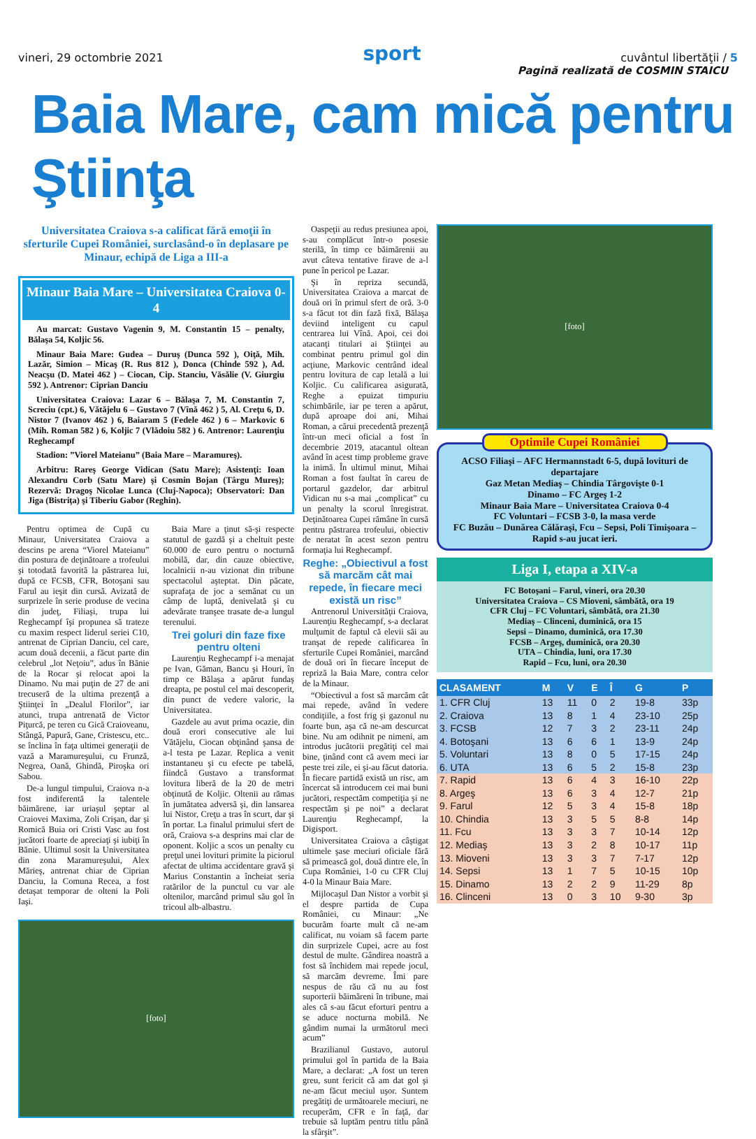vineri, 29 octombrie 2021 sport cuvântul libertăţii / 5
Pagină realizată de COSMIN STAICU
Baia Mare, cam mică pentru Ştiinţa
Universitatea Craiova s-a calificat fără emoţii în sferturile Cupei României, surclasând-o în deplasare pe Minaur, echipă de Liga a III-a
Minaur Baia Mare – Universitatea Craiova 0-4
Au marcat: Gustavo Vagenin 9, M. Constantin 15 – penalty, Bălaşa 54, Koljic 56.
Minaur Baia Mare: Gudea – Duruş (Dunca 592 ), Oiţă, Mih. Lazăr, Simion – Micaş (R. Rus 812 ), Donca (Chinde 592 ), Ad. Neacşu (D. Matei 462 ) – Ciocan, Cip. Stanciu, Văsălie (V. Giurgiu 592 ). Antrenor: Ciprian Danciu
Universitatea Craiova: Lazar 6 – Bălaşa 7, M. Constantin 7, Screciu (cpt.) 6, Vătăjelu 6 – Gustavo 7 (Vînă 462 ) 5, Al. Creţu 6, D. Nistor 7 (Ivanov 462 ) 6, Baiaram 5 (Fedele 462 ) 6 – Markovic 6 (Mih. Roman 582 ) 6, Koljic 7 (Vlădoiu 582 ) 6. Antrenor: Laurenţiu Reghecampf
Stadion: ”Viorel Mateianu” (Baia Mare – Maramureş).
Arbitru: Rareş George Vidican (Satu Mare); Asistenţi: Ioan Alexandru Corb (Satu Mare) şi Cosmin Bojan (Târgu Mureş); Rezervă: Dragoş Nicolae Lunca (Cluj-Napoca); Observatori: Dan Jiga (Bistriţa) şi Tiberiu Gabor (Reghin).
Pentru optimea de Cupă cu Minaur, Universitatea Craiova a descins pe arena “Viorel Mateianu” din postura de deţinătoare a trofeului şi totodată favorită la păstrarea lui, după ce FCSB, CFR, Botoşani sau Farul au ieşit din cursă. Avizată de surprizele în serie produse de vecina din judeţ, Filiaşi, trupa lui Reghecampf îşi propunea să trateze cu maxim respect liderul seriei C10, antrenat de Ciprian Danciu, cel care, acum două decenii, a făcut parte din celebrul „lot Neţoiu”, adus în Bănie de la Rocar şi relocat apoi la Dinamo. Nu mai puţin de 27 de ani trecuseră de la ultima prezenţă a Ştiinţei în „Dealul Florilor”, iar atunci, trupa antrenată de Victor Piţurcă, pe teren cu Gică Craioveanu, Stângă, Papură, Gane, Cristescu, etc.. se înclina în faţa ultimei generaţii de vază a Maramureşului, cu Frunză, Negrea, Oană, Ghindă, Piroşka ori Sabou.
De-a lungul timpului, Craiova n-a fost indiferentă la talentele băimărene, iar uriaşul şeptar al Craiovei Maxima, Zoli Crişan, dar şi Romică Buia ori Cristi Vasc au fost jucători foarte de apreciaţi şi iubiţi în Bănie. Ultimul sosit la Universitatea din zona Maramureşului, Alex Mărieş, antrenat chiar de Ciprian Danciu, la Comuna Recea, a fost detaşat temporar de olteni la Poli Iaşi.
Baia Mare a ţinut să-şi respecte statutul de gazdă şi a cheltuit peste 60.000 de euro pentru o nocturnă mobilă, dar, din cauze obiective, localnicii n-au vizionat din tribune spectacolul aşteptat. Din păcate, suprafaţa de joc a semănat cu un câmp de luptă, denivelată şi cu adevărate tranşee trasate de-a lungul terenului.
Trei goluri din faze fixe pentru olteni
Laurenţiu Reghecampf i-a menajat pe Ivan, Găman, Bancu şi Houri, în timp ce Bălaşa a apărut fundaş dreapta, pe postul cel mai descoperit, din punct de vedere valoric, la Universitatea.
Gazdele au avut prima ocazie, din două erori consecutive ale lui Vătăjelu, Ciocan obţinând şansa de a-l testa pe Lazar. Replica a venit instantaneu şi cu efecte pe tabelă, fiindcă Gustavo a transformat lovitura liberă de la 20 de metri obţinută de Koljic. Oltenii au rămas în jumătatea adversă şi, din lansarea lui Nistor, Creţu a tras în scurt, dar şi în portar. La finalul primului sfert de oră, Craiova s-a desprins mai clar de oponent. Koljic a scos un penalty cu preţul unei lovituri primite la piciorul afectat de ultima accidentare gravă şi Marius Constantin a încheiat seria ratărilor de la punctul cu var ale oltenilor, marcând primul său gol în tricoul alb-albastru.
[foto]
Oaspeţii au redus presiunea apoi, s-au complăcut într-o posesie sterilă, în timp ce băimărenii au avut câteva tentative firave de a-l pune în pericol pe Lazar.
Şi în repriza secundă, Universitatea Craiova a marcat de două ori în primul sfert de oră. 3-0 s-a făcut tot din fază fixă, Bălaşa deviind inteligent cu capul centrarea lui Vînă. Apoi, cei doi atacanţi titulari ai Ştiinţei au combinat pentru primul gol din acţiune, Markovic centrând ideal pentru lovitura de cap letală a lui Koljic. Cu calificarea asigurată, Reghe a epuizat timpuriu schimbările, iar pe teren a apărut, după aproape doi ani, Mihai Roman, a cărui precedentă prezenţă într-un meci oficial a fost în decembrie 2019, atacantul oltean având în acest timp probleme grave la inimă. În ultimul minut, Mihai Roman a fost faultat în careu de portarul gazdelor, dar arbitrul Vidican nu s-a mai „complicat” cu un penalty la scorul înregistrat. Deţinătoarea Cupei rămâne în cursă pentru păstrarea trofeului, obiectiv de neratat în acest sezon pentru formaţia lui Reghecampf.
Reghe: „Obiectivul a fost să marcăm cât mai repede, în fiecare meci există un risc”
Antrenorul Universităţii Craiova, Laurenţiu Reghecampf, s-a declarat mulţumit de faptul că elevii săi au tranşat de repede calificarea în sferturile Cupei României, marcând de două ori în fiecare început de repriză la Baia Mare, contra celor de la Minaur.
“Obiectivul a fost să marcăm cât mai repede, având în vedere condiţiile, a fost frig şi gazonul nu foarte bun, aşa că ne-am descurcat bine. Nu am odihnit pe nimeni, am introdus jucătorii pregătiţi cel mai bine, ţinând cont că avem meci iar peste trei zile, ei şi-au făcut datoria. În fiecare partidă există un risc, am încercat să introducem cei mai buni jucători, respectăm competiţia şi ne respectăm şi pe noi” a declarat Laurenţiu Reghecampf, la Digisport.
Universitatea Craiova a câştigat ultimele şase meciuri oficiale fără să primească gol, două dintre ele, în Cupa României, 1-0 cu CFR Cluj 4-0 la Minaur Baia Mare.
Mijlocaşul Dan Nistor a vorbit şi el despre partida de Cupa României, cu Minaur: „Ne bucurăm foarte mult că ne-am calificat, nu voiam să facem parte din surprizele Cupei, acre au fost destul de multe. Gândirea noastră a fost să închidem mai repede jocul, să marcăm devreme. Îmi pare nespus de rău că nu au fost suporterii băimăreni în tribune, mai ales că s-au făcut eforturi pentru a se aduce nocturna mobilă. Ne gândim numai la următorul meci acum”
Brazilianul Gustavo, autorul primului gol în partida de la Baia Mare, a declarat: „A fost un teren greu, sunt fericit că am dat gol şi ne-am făcut meciul uşor. Suntem pregătiţi de următoarele meciuri, ne recuperăm, CFR e în faţă, dar trebuie să luptăm pentru titlu până la sfârşit”.
[foto]
Optimile Cupei României
ACSO Filiaşi – AFC Hermannstadt 6-5, după lovituri de departajare
Gaz Metan Mediaş – Chindia Târgovişte 0-1
Dinamo – FC Argeş 1-2
Minaur Baia Mare – Universitatea Craiova 0-4
FC Voluntari – FCSB 3-0, la masa verde
FC Buzău – Dunărea Călăraşi, Fcu – Sepsi, Poli Timişoara – Rapid s-au jucat ieri.
Liga I, etapa a XIV-a
FC Botoşani – Farul, vineri, ora 20.30
Universitatea Craiova – CS Mioveni, sâmbătă, ora 19
CFR Cluj – FC Voluntari, sâmbătă, ora 21.30
Mediaş – Clinceni, duminică, ora 15
Sepsi – Dinamo, duminică, ora 17.30
FCSB – Argeş, duminică, ora 20.30
UTA – Chindia, luni, ora 17.30
Rapid – Fcu, luni, ora 20.30
| CLASAMENT | M | V | E | Î | G | P |
| --- | --- | --- | --- | --- | --- | --- |
| 1. CFR Cluj | 13 | 11 | 0 | 2 | 19-8 | 33p |
| 2. Craiova | 13 | 8 | 1 | 4 | 23-10 | 25p |
| 3. FCSB | 12 | 7 | 3 | 2 | 23-11 | 24p |
| 4. Botoşani | 13 | 6 | 6 | 1 | 13-9 | 24p |
| 5. Voluntari | 13 | 8 | 0 | 5 | 17-15 | 24p |
| 6. UTA | 13 | 6 | 5 | 2 | 15-8 | 23p |
| 7. Rapid | 13 | 6 | 4 | 3 | 16-10 | 22p |
| 8. Argeş | 13 | 6 | 3 | 4 | 12-7 | 21p |
| 9. Farul | 12 | 5 | 3 | 4 | 15-8 | 18p |
| 10. Chindia | 13 | 3 | 5 | 5 | 8-8 | 14p |
| 11. Fcu | 13 | 3 | 3 | 7 | 10-14 | 12p |
| 12. Mediaş | 13 | 3 | 2 | 8 | 10-17 | 11p |
| 13. Mioveni | 13 | 3 | 3 | 7 | 7-17 | 12p |
| 14. Sepsi | 13 | 1 | 7 | 5 | 10-15 | 10p |
| 15. Dinamo | 13 | 2 | 2 | 9 | 11-29 | 8p |
| 16. Clinceni | 13 | 0 | 3 | 10 | 9-30 | 3p |